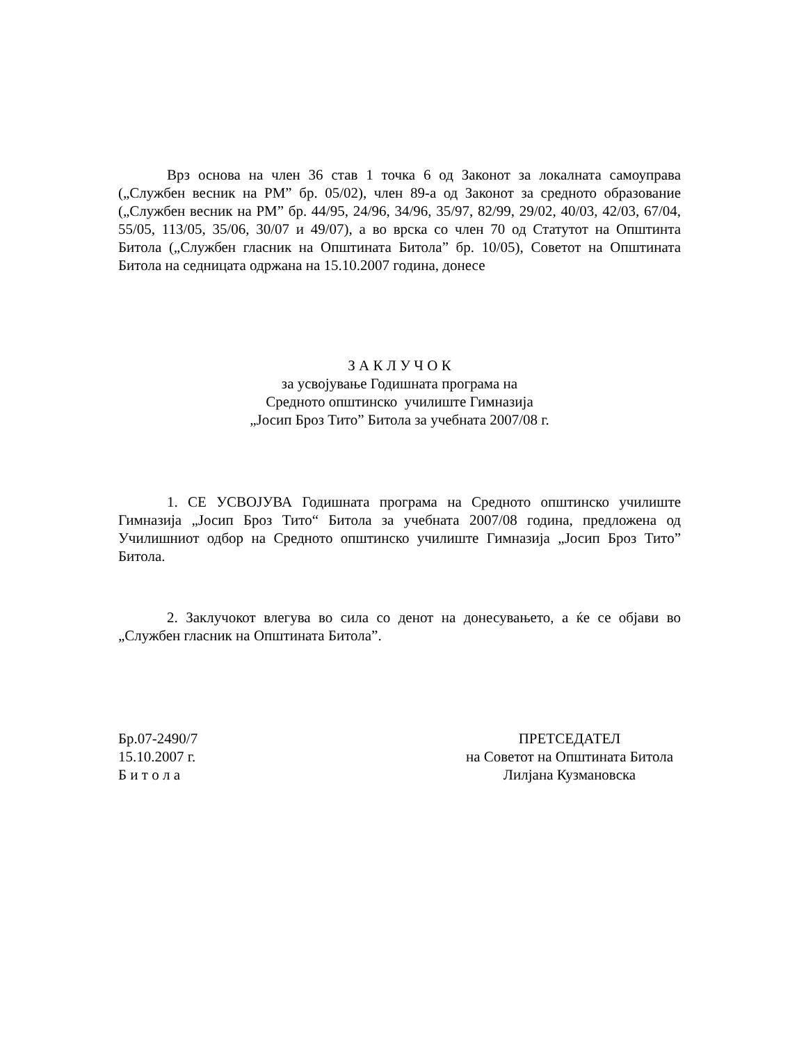Врз основа на член 36 став 1 точка 6 од Законот за локалната самоуправа („Службен весник на РМ” бр. 05/02), член 89-а од Законот за средното образование („Службен весник на РМ” бр. 44/95, 24/96, 34/96, 35/97, 82/99, 29/02, 40/03, 42/03, 67/04, 55/05, 113/05, 35/06, 30/07 и 49/07), а во врска со член 70 од Статутот на Општинта Битола („Службен гласник на Општината Битола” бр. 10/05), Советот на Општината Битола на седницата одржана на 15.10.2007 година, донесе
З А К Л У Ч О К
за усвојување Годишната програма на
Средното општинско училиште Гимназија
„Јосип Броз Тито” Битола за учебната 2007/08 г.
1. СЕ УСВОЈУВА Годишната програма на Средното општинско училиште Гимназија „Јосип Броз Тито“ Битола за учебната 2007/08 година, предложена од Училишниот одбор на Средното општинско училиште Гимназија „Јосип Броз Тито” Битола.
2. Заклучокот влегува во сила со денот на донесувањето, а ќе се објави во „Службен гласник на Општината Битола”.
Бр.07-2490/7
15.10.2007 г.
Б и т о л а
ПРЕТСЕДАТЕЛ
на Советот на Општината Битола
Лилјана Кузмановска